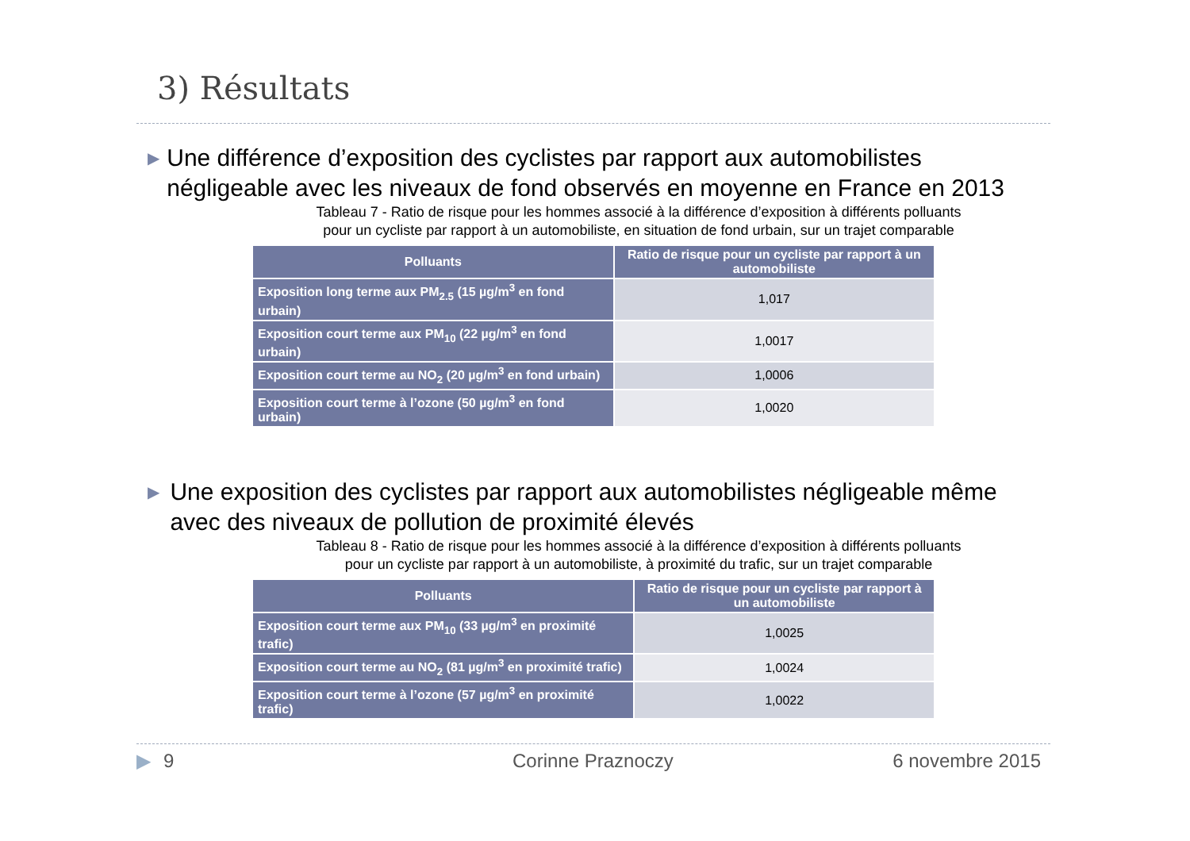3) Résultats
▶
Une différence d’exposition des cyclistes par rapport aux automobilistes négligeable avec les niveaux de fond observés en moyenne en France en 2013
Tableau 7 - Ratio de risque pour les hommes associé à la différence d’exposition à différents polluants
pour un cycliste par rapport à un automobiliste, en situation de fond urbain, sur un trajet comparable
| Polluants | Ratio de risque pour un cycliste par rapport à un automobiliste |
| --- | --- |
| Exposition long terme aux PM<sub>2.5</sub> (15 µg/m<sup>3</sup> en fond urbain) | 1,017 |
| Exposition court terme aux PM<sub>10</sub> (22 µg/m<sup>3</sup> en fond urbain) | 1,0017 |
| Exposition court terme au NO<sub>2</sub> (20 µg/m<sup>3</sup> en fond urbain) | 1,0006 |
| Exposition court terme à l’ozone (50 µg/m<sup>3</sup> en fond urbain) | 1,0020 |
▶
Une exposition des cyclistes par rapport aux automobilistes négligeable même avec des niveaux de pollution de proximité élevés
Tableau 8 - Ratio de risque pour les hommes associé à la différence d’exposition à différents polluants
pour un cycliste par rapport à un automobiliste, à proximité du trafic, sur un trajet comparable
| Polluants | Ratio de risque pour un cycliste par rapport à un automobiliste |
| --- | --- |
| Exposition court terme aux PM<sub>10</sub> (33 µg/m<sup>3</sup> en proximité trafic) | 1,0025 |
| Exposition court terme au NO<sub>2</sub> (81 µg/m<sup>3</sup> en proximité trafic) | 1,0024 |
| Exposition court terme à l’ozone (57 µg/m<sup>3</sup> en proximité trafic) | 1,0022 |
▶ 9 Corinne Praznoczy 6 novembre 2015